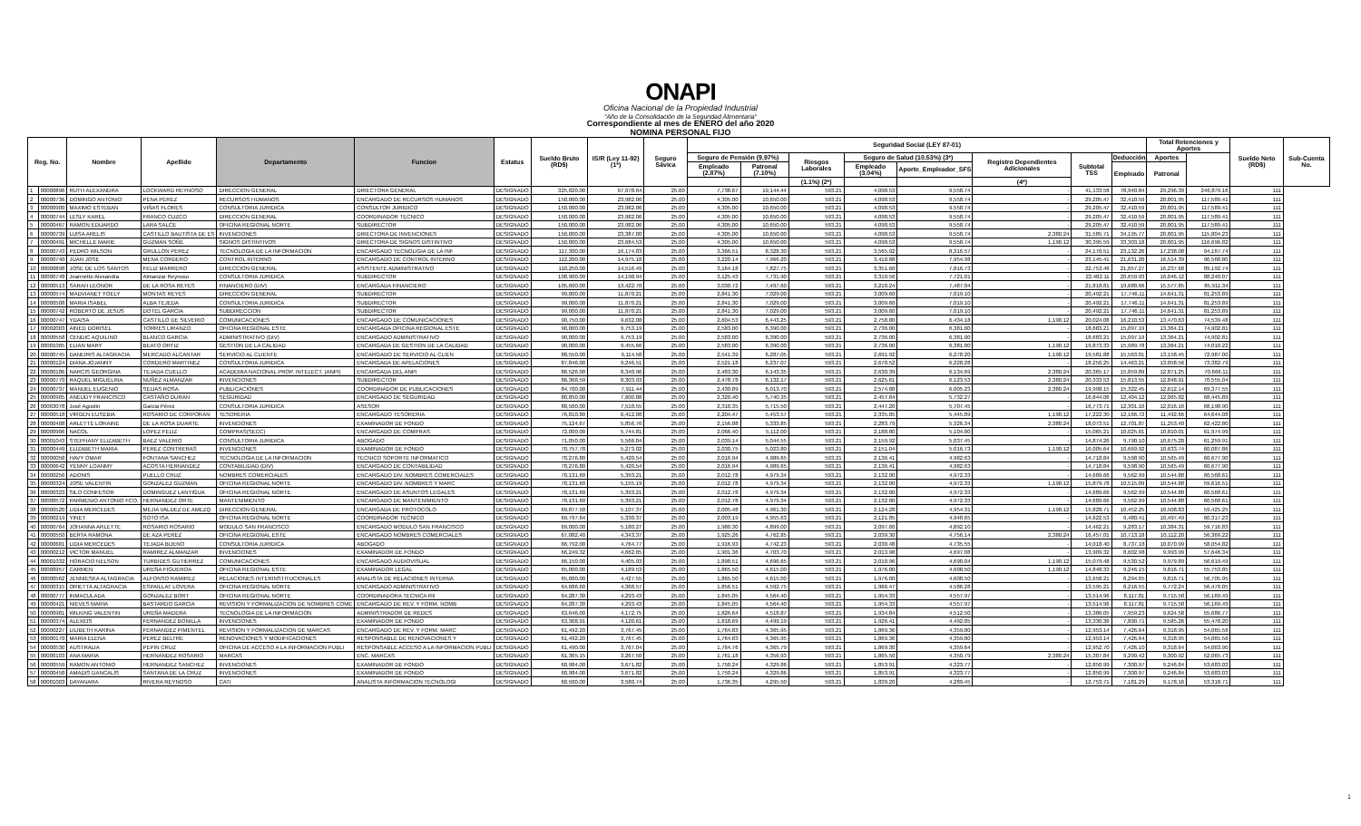ONAPI
Oficina Nacional de la Propiedad Industrial
"Año de la Consolidación de la Seguridad Alimentaria"
Correspondiente al mes de ENERO del año 2020
NOMINA PERSONAL FIJO
| Reg. No. | | Nombre | Apellido | Departamento | Funcion | Estatus | Sueldo Bruto (RD$) | IS/R (Ley 11-92) (1*) | Seguro Sávica | Seguridad Social (LEY 87-01) | | | | | | | | Total Retenciones y Aportes | | Sueldo Neto (RD$) | Sub-Cuenta No. |
| --- | --- | --- | --- | --- | --- | --- | --- | --- | --- | --- | --- | --- | --- | --- | --- | --- | --- | --- | --- | --- | --- |
| | | | | | | | | | | Seguro de Pensión (9.97%) | | Riesgos Laborales | Seguro de Salud (10.53%) (3*) | | Registro Dependientes Adicionales | Subtotal TSS | Deducción | Aportes | | | |
| | | | | | | | | | | Empleado (2.87%) | Patronal (7.10%) | | Empleado (3.04%) | Aporte_Empleador_SFS | | | Empleado | Patronal | | | |
| | | | | | | | | | | | | (1.1%) (2*) | | | (4*) | | | | | | |
| 1 | 00000896 | RUTH ALEXANDRA | LOCKWARD REYNOSO | DIRECCION GENERAL | DIRECTORA GENERAL | DESIGNADO | 325,820.00 | 67,078.64 | 25.00 | 7,738.67 | 19,144.44 | 593.21 | 4,098.53 | 9,558.74 | - | 41,133.58 | 78,940.84 | 29,296.39 | 246,879.16 | 111 | |
| 2 | 00000736 | DOMINGO ANTONIO | PENA PEREZ | RECURSOS HUMANOS | ENCARGADO DE RECURSOS HUMANOS | DESIGNADO | 150,000.00 | 23,982.06 | 25.00 | 4,305.00 | 10,650.00 | 593.21 | 4,098.53 | 9,558.74 | - | 29,205.47 | 32,410.59 | 20,801.95 | 117,589.41 | 111 | |
| 3 | 00000900 | MAXIMO ESTEBAN | VIÑAS FLORES | CONSULTORIA JURIDICA | CONSULTOR JURIDICO | DESIGNADO | 150,000.00 | 23,982.06 | 25.00 | 4,305.00 | 10,650.00 | 593.21 | 4,098.53 | 9,558.74 | - | 29,205.47 | 32,410.59 | 20,801.95 | 117,589.41 | 111 | |
| 4 | 00000744 | LESLY KAREL | FRANCO CUZCO | DIRECCION GENERAL | COORDINADOR TECNICO | DESIGNADO | 150,000.00 | 23,982.06 | 25.00 | 4,305.00 | 10,650.00 | 593.21 | 4,098.53 | 9,558.74 | - | 29,205.47 | 32,410.59 | 20,801.95 | 117,589.41 | 111 | |
| 5 | 00000467 | RAMON EDUARDO | LARA SALCE | OFICINA REGIONAL NORTE | SUBDIRECTOR | DESIGNADO | 150,000.00 | 23,982.06 | 25.00 | 4,305.00 | 10,650.00 | 593.21 | 4,098.53 | 9,558.74 | - | 29,205.47 | 32,410.59 | 20,801.95 | 117,589.41 | 111 | |
| 6 | 00000739 | LUISA ARELIS | CASTILLO BAUTISTA DE ES | INVENCIONES | DIRECTORA DE INVENCIONES | DESIGNADO | 150,000.00 | 23,387.00 | 25.00 | 4,305.00 | 10,650.00 | 593.21 | 4,098.53 | 9,558.74 | 2,380.24 | 31,585.71 | 34,195.77 | 20,801.95 | 115,804.23 | 111 | |
| 7 | 00000491 | MICHELLE MARIE | GUZMAN SOÑE | SIGNOS DISTINTIVOS | DIRECTORA DE SIGNOS DISTINTIVO | DESIGNADO | 150,000.00 | 23,684.53 | 25.00 | 4,305.00 | 10,650.00 | 593.21 | 4,098.53 | 9,558.74 | 1,190.12 | 30,395.59 | 33,303.18 | 20,801.95 | 116,696.82 | 111 | |
| 8 | 00000743 | PEDRO WILSON | GRULLON PEREZ | TECNOLOGIA DE LA INFORMACION | ENCARGADO TECNOLIGIA DE LA INF | DESIGNADO | 117,300.00 | 16,174.83 | 25.00 | 3,366.51 | 8,328.30 | 593.21 | 3,565.92 | 8,316.57 | - | 24,170.51 | 23,132.26 | 17,238.08 | 94,167.74 | 111 | |
| 9 | 00000740 | JUAN JOSE | MENA CORDERO | CONTROL INTERNO | ENCARGADO DE CONTROL INTERNO | DESIGNADO | 112,200.00 | 14,975.18 | 25.00 | 3,220.14 | 7,966.20 | 593.21 | 3,410.88 | 7,954.98 | - | 23,145.41 | 21,631.20 | 16,514.39 | 90,568.80 | 111 | |
| 10 | 00000898 | JOSE DE LOS SANTOS | FELIZ MARRERO | DIRECCION GENERAL | ASISTENTE ADMINISTRATIVO | DESIGNADO | 110,250.00 | 14,516.49 | 25.00 | 3,164.18 | 7,827.75 | 593.21 | 3,351.60 | 7,816.73 | - | 22,753.46 | 21,057.27 | 16,237.68 | 89,192.74 | 111 | |
| 11 | 00000748 | Jeannette Alexandra | Almanzar Reynoso | CONSULTORIA JURIDICA | SUBDIRECTOR | DESIGNADO | 108,900.00 | 14,198.94 | 25.00 | 3,125.43 | 7,731.90 | 593.21 | 3,310.56 | 7,721.01 | - | 22,482.11 | 20,659.93 | 16,046.12 | 88,240.07 | 111 | |
| 12 | 00000513 | SARAH LEONOR | DE LA ROSA REYES | FINANCIERO (DIV) | ENCARGADA FINANCIERO | DESIGNADO | 105,600.00 | 13,422.70 | 25.00 | 3,030.72 | 7,497.60 | 593.21 | 3,210.24 | 7,487.04 | - | 21,818.81 | 19,688.66 | 15,577.85 | 85,911.34 | 111 | |
| 13 | 00000574 | MADVIANET YOELY | MONTAS REYES | DIRECCION GENERAL | SUBDIRECTOR | DESIGNADO | 99,000.00 | 11,870.21 | 25.00 | 2,841.30 | 7,029.00 | 593.21 | 3,009.60 | 7,019.10 | - | 20,492.21 | 17,746.11 | 14,641.31 | 81,253.89 | 111 | |
| 14 | 00000508 | MARIA ISABEL | ALBA TEJEDA | CONSULTORIA JURIDICA | SUBDIRECTOR | DESIGNADO | 99,000.00 | 11,870.21 | 25.00 | 2,841.30 | 7,029.00 | 593.21 | 3,009.60 | 7,019.10 | - | 20,492.21 | 17,746.11 | 14,641.31 | 81,253.89 | 111 | |
| 15 | 00000742 | ROBERTO DE JESUS | DOTEL GARCIA | SUBDIRECCION | SUBDIRECTOR | DESIGNADO | 99,000.00 | 11,870.21 | 25.00 | 2,841.30 | 7,029.00 | 593.21 | 3,009.60 | 7,019.10 | - | 20,492.21 | 17,746.11 | 14,641.31 | 81,253.89 | 111 | |
| 16 | 00000747 | YDAISA | CASTILLO DE SILVERIO | COMUNICACIONES | ENCARGADO DE COMUNICACIONES | DESIGNADO | 90,750.00 | 9,632.08 | 25.00 | 2,604.53 | 6,443.25 | 593.21 | 2,758.80 | 6,434.18 | 1,190.12 | 20,024.08 | 16,210.53 | 13,470.63 | 74,539.48 | 111 | |
| 17 | 00002003 | AINED DORISEL | TORRES LIRANZO | OFICINA REGIONAL ESTE | ENCARGADA OFICINA REGIONAL ESTE | DESIGNADO | 90,000.00 | 9,753.19 | 25.00 | 2,583.00 | 6,390.00 | 593.21 | 2,736.00 | 6,381.00 | - | 18,683.21 | 15,097.19 | 13,364.21 | 74,902.81 | 111 | |
| 18 | 00000558 | CENDIC AQUILINO | BLANCO GARCIA | ADMINISTRATIVO (DIV) | ENCARGADO ADMINISTRATIVO | DESIGNADO | 90,000.00 | 9,753.19 | 25.00 | 2,583.00 | 6,390.00 | 593.21 | 2,736.00 | 6,381.00 | - | 18,683.21 | 15,097.19 | 13,364.21 | 74,902.81 | 111 | |
| 19 | 00001065 | ELIAN MARY | BEATO ORTIZ | GESTION DE LA CALIDAD | ENCARGADA DE GESTION DE LA CALIDAD | DESIGNADO | 90,000.00 | 9,455.66 | 25.00 | 2,583.00 | 6,390.00 | 593.21 | 2,736.00 | 6,381.00 | 1,190.12 | 19,873.33 | 15,989.78 | 13,364.21 | 74,010.22 | 111 | |
| 20 | 00000745 | DANEIRIS ALTAGRACIA | MERCADO ALCANTAR | SERVICIO AL CLIENTE | ENCARGADO DE SERVICIO AL CLIEN | DESIGNADO | 88,550.00 | 9,114.58 | 25.00 | 2,541.39 | 6,287.05 | 593.21 | 2,691.92 | 6,278.20 | 1,190.12 | 19,581.88 | 15,563.01 | 13,158.45 | 72,987.00 | 111 | |
| 21 | 00000124 | DIANA JOJANNY | CORDERO MARTINEZ | CONSULTORIA JURIDICA | ENCARGADA DE APELACIONES | DESIGNADO | 87,846.00 | 9,246.51 | 25.00 | 2,521.18 | 6,237.07 | 593.21 | 2,670.52 | 6,228.28 | - | 18,250.25 | 14,463.21 | 13,058.56 | 73,382.79 | 111 | |
| 22 | 00000186 | NARCIS GEORGINA | TEJADA CUELLO | ACADEMIA NACIONAL PROP. INTELECT. (ANPI) | ENCARGADA DEL ANPI | DESIGNADO | 86,526.00 | 8,340.96 | 25.00 | 2,483.30 | 6,143.35 | 593.21 | 2,630.39 | 6,134.69 | 2,380.24 | 20,365.17 | 15,859.89 | 12,871.25 | 70,666.11 | 111 | |
| 23 | 00000770 | RAQUEL MIGUELINA | NUÑEZ ALMANZAR | INVENCIONES | SUBDIRECTOR | DESIGNADO | 86,368.59 | 8,303.93 | 25.00 | 2,478.78 | 6,132.17 | 593.21 | 2,625.61 | 6,123.53 | 2,380.24 | 20,333.53 | 15,813.55 | 12,848.91 | 70,555.04 | 111 | |
| 24 | 00000737 | MANUEL EUGENIO | SEIJAS ROSA | PUBLICACIONES | COORDINADOR DE PUBLICACIONES | DESIGNADO | 84,700.00 | 7,911.44 | 25.00 | 2,430.89 | 6,013.70 | 593.21 | 2,574.88 | 6,005.23 | 2,380.24 | 19,998.15 | 15,322.45 | 12,612.14 | 69,377.55 | 111 | |
| 25 | 00000905 | ANEUDY FRANCISCO | CASTAÑO DURAN | SEGURIDAD | ENCARGADO DE SEGURIDAD | DESIGNADO | 80,850.00 | 7,600.88 | 25.00 | 2,320.40 | 5,740.35 | 593.21 | 2,457.84 | 5,732.27 | - | 16,844.06 | 12,404.12 | 12,065.82 | 68,445.89 | 111 | |
| 26 | 00003078 | José Agustin | Garcia Pérez | CONSULTORIA JURIDICA | ASESOR | DESIGNADO | 80,500.00 | 7,518.55 | 25.00 | 2,310.35 | 5,715.50 | 593.21 | 2,447.20 | 5,707.45 | - | 16,773.71 | 12,301.10 | 12,016.16 | 68,198.90 | 111 | |
| 27 | 00000518 | VIRGEN EUSEBIA | ROSARIO DE CORPORAN | TESORERIA | ENCARGADO TESORERIA | DESIGNADO | 76,810.80 | 6,412.08 | 25.00 | 2,204.47 | 5,453.57 | 593.21 | 2,335.05 | 5,445.89 | 1,190.12 | 17,222.30 | 12,166.72 | 11,492.66 | 64,644.08 | 111 | |
| 28 | 00000408 | ARLETTE LORAINE | DE LA ROSA DUARTE | INVENCIONES | EXAMINADOR DE FONDO | DESIGNADO | 75,124.67 | 5,856.76 | 25.00 | 2,156.08 | 5,333.85 | 593.21 | 2,283.79 | 5,326.34 | 2,380.24 | 18,073.51 | 12,701.87 | 11,253.40 | 62,422.80 | 111 | |
| 29 | 00000906 | NACOL | LOPEZ FELIZ | COMPRAS(SECC) | ENCARGADO DE COMPRAS | DESIGNADO | 72,000.00 | 5,744.81 | 25.00 | 2,066.40 | 5,112.00 | 593.21 | 2,188.80 | 5,104.80 | - | 15,065.21 | 10,025.01 | 10,810.01 | 61,974.99 | 111 | |
| 30 | 00001043 | STEPHANY ELIZABETH | BAEZ VALERIO | CONSULTORIA JURIDICA | ABOGADO | DESIGNADO | 71,050.00 | 5,566.04 | 25.00 | 2,039.14 | 5,044.55 | 593.21 | 2,159.92 | 5,037.45 | - | 14,874.26 | 9,790.10 | 10,675.20 | 61,259.91 | 111 | |
| 31 | 00000449 | ELIZABETH MARIA | PEREZ CONTRERAS | INVENCIONES | EXAMINADOR DE FONDO | DESIGNADO | 70,757.78 | 5,273.02 | 25.00 | 2,030.75 | 5,023.80 | 593.21 | 2,151.04 | 5,016.73 | 1,190.12 | 16,005.64 | 10,669.92 | 10,633.74 | 60,087.86 | 111 | |
| 32 | 00000058 | HAVY OMAR | FONTANA SANCHEZ | TECNOLOGIA DE LA INFORMACION | TECNICO SOPORTE INFORMATICO | DESIGNADO | 70,276.80 | 5,420.54 | 25.00 | 2,016.94 | 4,989.65 | 593.21 | 2,136.41 | 4,982.63 | - | 14,718.84 | 9,598.90 | 10,565.49 | 60,677.90 | 111 | |
| 33 | 00000642 | YENNY LOANMY | ACOSTA HERNANDEZ | CONTABILIDAD (DIV) | ENCARGADO DE CONTABILIDAD | DESIGNADO | 70,276.80 | 5,420.54 | 25.00 | 2,016.94 | 4,989.65 | 593.21 | 2,136.41 | 4,982.63 | - | 14,718.84 | 9,598.90 | 10,565.49 | 60,677.90 | 111 | |
| 34 | 00000256 | ADONIS | PUELLO CRUZ | NOMBRES COMERCIALES | ENCARGADO DIV. NOMBRES COMERCIALES | DESIGNADO | 70,131.60 | 5,393.21 | 25.00 | 2,012.78 | 4,979.34 | 593.21 | 2,132.00 | 4,972.33 | - | 14,689.66 | 9,562.99 | 10,544.88 | 60,568.61 | 111 | |
| 35 | 00000324 | JOSE VALENTIN | GONZALEZ GUZMAN | OFICINA REGIONAL NORTE | ENCARGADO DIV. NOMBRES Y MARC | DESIGNADO | 70,131.60 | 5,155.19 | 25.00 | 2,012.78 | 4,979.34 | 593.21 | 2,132.00 | 4,972.33 | 1,190.12 | 15,879.78 | 10,515.09 | 10,544.88 | 59,616.51 | 111 | |
| 36 | 00000323 | SILO CONFESOR | DOMINGUEZ LANTIGUA | OFICINA REGIONAL NORTE | ENCARGADO DE ASUNTOS LEGALES | DESIGNADO | 70,131.60 | 5,393.21 | 25.00 | 2,012.78 | 4,979.34 | 593.21 | 2,132.00 | 4,972.33 | - | 14,689.66 | 9,562.99 | 10,544.88 | 60,568.61 | 111 | |
| 37 | 00000572 | PARMENIO ANTONIO FCO. | HERNANDEZ ORTE | MANTENIMIENTO | ENCARGADO DE MANTENIMIENTO | DESIGNADO | 70,131.60 | 5,393.21 | 25.00 | 2,012.78 | 4,979.34 | 593.21 | 2,132.00 | 4,972.33 | - | 14,689.66 | 9,562.99 | 10,544.88 | 60,568.61 | 111 | |
| 38 | 00000520 | LIDIA MERCEDES | MEJIA VALDEZ DE AMEZQ | DIRECCION GENERAL | ENCARGADA DE PROTOCOLO | DESIGNADO | 69,877.50 | 5,107.37 | 25.00 | 2,005.48 | 4,961.30 | 593.21 | 2,124.28 | 4,954.31 | 1,190.12 | 15,828.71 | 10,452.25 | 10,508.83 | 59,425.25 | 111 | |
| 39 | 00000219 | YINET | SOTO ISA | OFICINA REGIONAL NORTE | COORDINADOR TECNICO | DESIGNADO | 69,797.64 | 5,330.37 | 25.00 | 2,003.19 | 4,955.63 | 593.21 | 2,121.85 | 4,948.65 | - | 14,622.53 | 9,480.41 | 10,497.49 | 60,317.23 | 111 | |
| 40 | 00000764 | JOHANNA ARLETTE | ROSARIO ROSARIO | MODULO SAN FRANCISCO | ENCARGADO MODULO SAN FRANCISCO | DESIGNADO | 69,000.00 | 5,180.27 | 25.00 | 1,980.30 | 4,899.00 | 593.21 | 2,097.60 | 4,892.10 | - | 14,462.21 | 9,283.17 | 10,384.31 | 59,716.83 | 111 | |
| 41 | 00000550 | BERTA RAMONA | DE AZA PEREZ | OFICINA REGIONAL ESTE | ENCARGADO NOMBRES COMERCIALES | DESIGNADO | 67,082.40 | 4,343.37 | 25.00 | 1,925.26 | 4,762.85 | 593.21 | 2,039.30 | 4,756.14 | 2,380.24 | 16,457.01 | 10,713.18 | 10,112.20 | 56,369.22 | 111 | |
| 42 | 00000681 | LIDIA MERCEDES | TEJADA BUENO | CONSULTORIA JURIDICA | ABOGADO | DESIGNADO | 66,792.00 | 4,764.77 | 25.00 | 1,916.93 | 4,742.23 | 593.21 | 2,030.48 | 4,735.55 | - | 14,018.40 | 8,737.18 | 10,070.99 | 58,054.82 | 111 | |
| 43 | 00000212 | VICTOR MANUEL | RAMIREZ ALMANZAR | INVENCIONES | EXAMINADOR DE FONDO | DESIGNADO | 66,249.32 | 4,662.65 | 25.00 | 1,901.36 | 4,703.70 | 593.21 | 2,013.98 | 4,697.08 | - | 13,909.32 | 8,602.98 | 9,993.99 | 57,646.34 | 111 | |
| 44 | 00001032 | HORACIO NELSON | TURBIDES GUTIERREZ | COMUNICACIONES | ENCARGADO AUDIOVISUAL | DESIGNADO | 66,150.00 | 4,405.93 | 25.00 | 1,898.51 | 4,696.65 | 593.21 | 2,010.96 | 4,690.04 | 1,190.12 | 15,079.48 | 9,530.52 | 9,979.89 | 56,619.49 | 111 | |
| 45 | 00000957 | CARMEN | UREÑA FIGUEROA | OFICINA REGIONAL ESTE | EXAMINADOR LEGAL | DESIGNADO | 65,000.00 | 4,189.53 | 25.00 | 1,865.50 | 4,615.00 | 593.21 | 1,976.00 | 4,608.50 | 1,190.12 | 14,848.33 | 9,246.15 | 9,816.71 | 55,753.85 | 111 | |
| 46 | 00000562 | JENNIESKA ALTAGRACIA | ALFONSO RAMIREZ | RELACIONES INTERINSTITUCIONALES | ANALISTA DE RELACIONES INTERNA | DESIGNADO | 65,000.00 | 4,427.55 | 25.00 | 1,865.50 | 4,615.00 | 593.21 | 1,976.00 | 4,608.50 | - | 13,658.21 | 8,294.05 | 9,816.71 | 56,705.95 | 111 | |
| 47 | 00000315 | ORIETTA ALTAGRACIA | ESPAILLAT LOVERA | OFICINA REGIONAL NORTE | ENCARGADO ADMINISTRATIVO | DESIGNADO | 64,686.60 | 4,368.57 | 25.00 | 1,856.51 | 4,592.75 | 593.21 | 1,966.47 | 4,586.28 | - | 13,595.21 | 8,216.55 | 9,772.24 | 56,470.05 | 111 | |
| 48 | 00000777 | INMACULADA | GONZALEZ BORT | OFICINA REGIONAL NORTE | COORDINADORA TECNICA RII | DESIGNADO | 64,287.30 | 4,293.43 | 25.00 | 1,845.05 | 4,564.40 | 593.21 | 1,954.33 | 4,557.97 | - | 13,514.96 | 8,117.81 | 9,715.58 | 56,169.49 | 111 | |
| 49 | 00000421 | NIEVES MARIA | BASTARDO GARCIA | REVISION Y FORMALIZACION DE NOMBRES COME | ENCARGADO DE REV. Y FORM. NOMB | DESIGNADO | 64,287.30 | 4,293.43 | 25.00 | 1,845.05 | 4,564.40 | 593.21 | 1,954.33 | 4,557.97 | - | 13,514.96 | 8,117.81 | 9,715.58 | 56,169.49 | 111 | |
| 50 | 00000981 | WILKING VALENTIN | UREÑA MADERA | TECNOLOGIA DE LA INFORMACION | ADMINISTRADOR DE REDES | DESIGNADO | 63,646.00 | 4,172.75 | 25.00 | 1,826.64 | 4,518.87 | 593.21 | 1,934.84 | 4,512.50 | - | 13,386.05 | 7,959.23 | 9,624.58 | 55,686.77 | 111 | |
| 51 | 00000374 | ALEXEIS | FERNANDEZ BONILLA | INVENCIONES | EXAMINADOR DE FONDO | DESIGNADO | 63,368.91 | 4,120.61 | 25.00 | 1,818.69 | 4,499.19 | 593.21 | 1,926.41 | 4,492.85 | - | 13,330.36 | 7,890.71 | 9,585.26 | 55,478.20 | 111 | |
| 52 | 00000227 | LILIBETH KARINA | FERNANDEZ PIMENTEL | REVISION Y FORMALIZACION DE MARCAS | ENCARGADO DE REV. Y FORM. MARC | DESIGNADO | 61,492.20 | 3,767.45 | 25.00 | 1,764.83 | 4,365.95 | 593.21 | 1,869.36 | 4,359.80 | - | 12,953.14 | 7,426.64 | 9,318.95 | 54,065.56 | 111 | |
| 53 | 00000170 | MARIA ELENA | PEREZ BELTRE | RENOVACIONES Y MODIFICACIONES | RESPONSABLE DE RENOVACIONES Y | DESIGNADO | 61,492.20 | 3,767.45 | 25.00 | 1,764.83 | 4,365.95 | 593.21 | 1,869.36 | 4,359.80 | - | 12,953.14 | 7,426.64 | 9,318.95 | 54,065.56 | 111 | |
| 54 | 00000530 | AUSTRALIA | PEPIN CRUZ | OFICINA DE ACCESO A LA INFORMACION PUBLI | RESPONSABLE ACCESO A LA INFORMACION PUBLI | DESIGNADO | 61,490.00 | 3,767.04 | 25.00 | 1,764.76 | 4,365.79 | 593.21 | 1,869.30 | 4,359.64 | - | 12,952.70 | 7,426.10 | 9,318.64 | 54,063.90 | 111 | |
| 55 | 00000103 | ANA MARIA | HERNANDEZ ROSARIO | MARCAS | ENC. MARCAS | DESIGNADO | 61,365.15 | 3,267.50 | 25.00 | 1,761.18 | 4,356.93 | 593.21 | 1,865.50 | 4,350.79 | 2,380.24 | 15,307.84 | 9,299.42 | 9,300.92 | 52,065.73 | 111 | |
| 56 | 00000559 | RAMON ANTONIO | HERNANDEZ SANCHEZ | INVENCIONES | EXAMINADOR DE FONDO | DESIGNADO | 60,984.00 | 3,671.82 | 25.00 | 1,750.24 | 4,329.86 | 593.21 | 1,853.91 | 4,323.77 | - | 12,850.99 | 7,300.97 | 9,246.84 | 53,683.03 | 111 | |
| 57 | 00000458 | AMADIS DANCALIS | SANTANA DE LA CRUZ | INVENCIONES | EXAMINADOR DE FONDO | DESIGNADO | 60,984.00 | 3,671.82 | 25.00 | 1,750.24 | 4,329.86 | 593.21 | 1,853.91 | 4,323.77 | - | 12,850.99 | 7,300.97 | 9,246.84 | 53,683.03 | 111 | |
| 58 | 00001003 | DAYANARA | RIVERA REYNOSO | CATI | ANALISTA INFORMACION TECNOLOGI | DESIGNADO | 60,500.00 | 3,580.74 | 25.00 | 1,736.35 | 4,295.50 | 593.21 | 1,839.20 | 4,289.45 | - | 12,753.71 | 7,181.29 | 9,178.16 | 53,318.71 | 111 | |
1